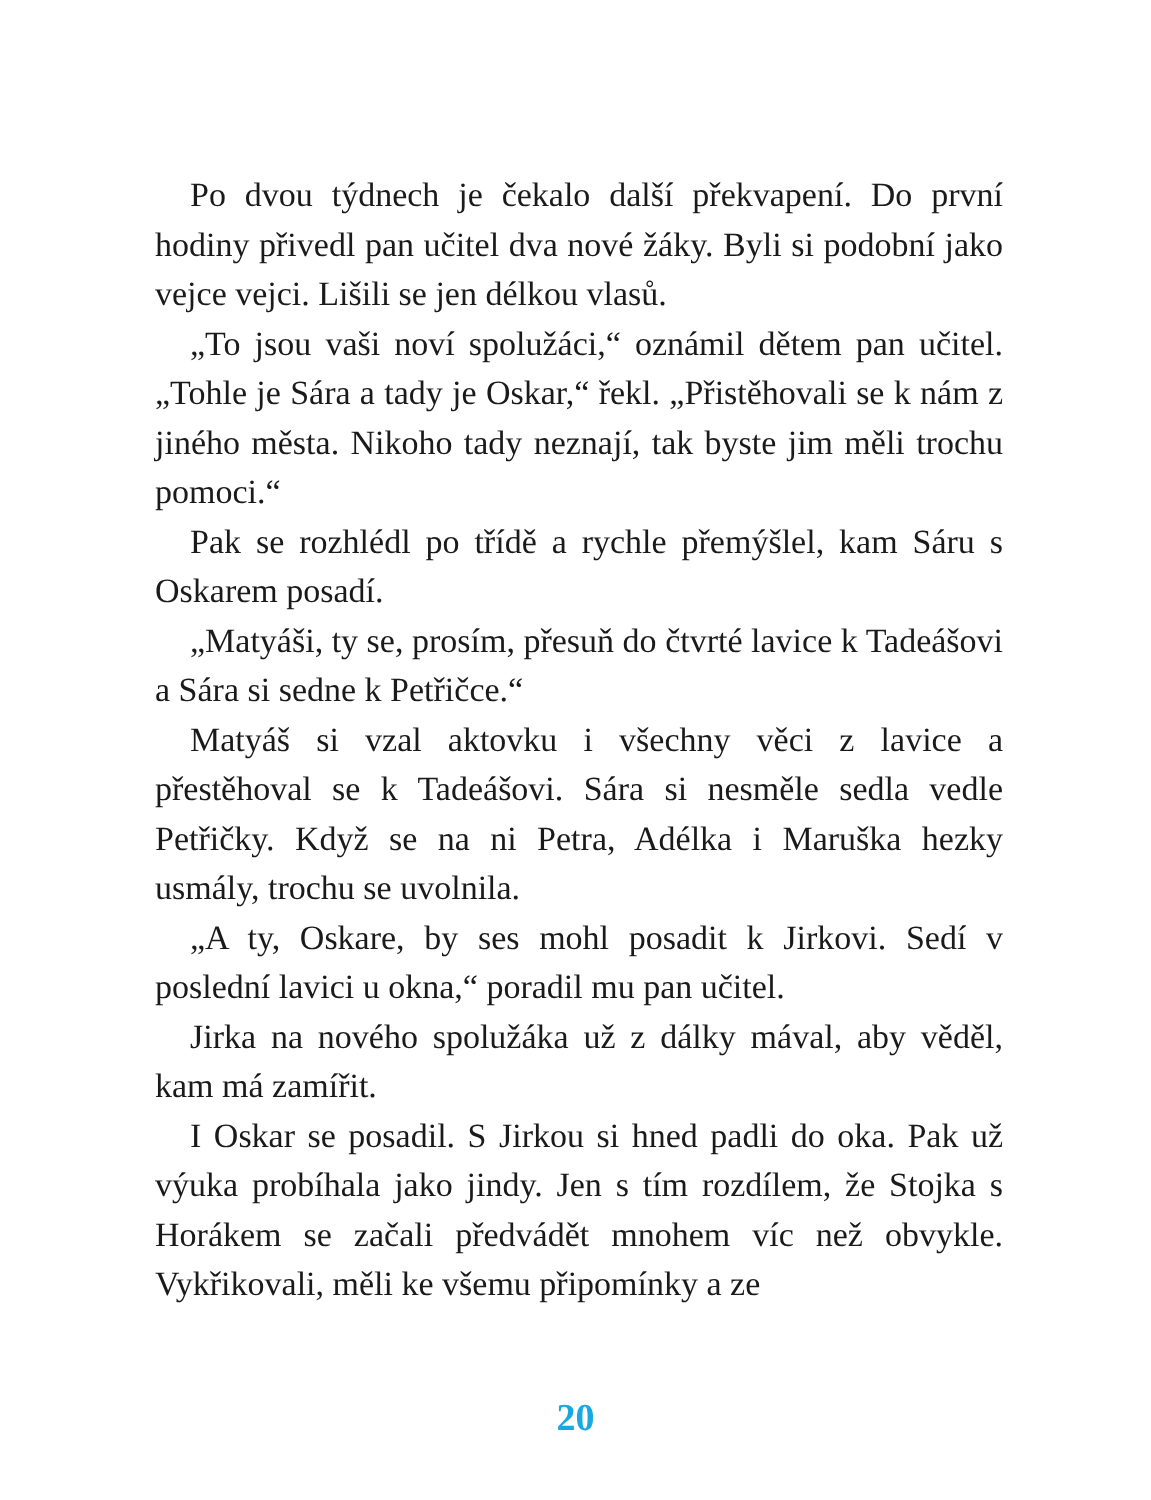Po dvou týdnech je čekalo další překvapení. Do první hodiny přivedl pan učitel dva nové žáky. Byli si podobní jako vejce vejci. Lišili se jen délkou vlasů.
„To jsou vaši noví spolužáci,“ oznámil dětem pan učitel. „Tohle je Sára a tady je Oskar,“ řekl. „Přistěhovali se k nám z jiného města. Nikoho tady neznají, tak byste jim měli trochu pomoci.“
Pak se rozhlédl po třídě a rychle přemýšlel, kam Sáru s Oskarem posadí.
„Matyáši, ty se, prosím, přesuň do čtvrté lavice k Tadeášovi a Sára si sedne k Petřičce.“
Matyáš si vzal aktovku i všechny věci z lavice a přestěhoval se k Tadeášovi. Sára si nesměle sedla vedle Petřičky. Když se na ni Petra, Adélka i Maruška hezky usmály, trochu se uvolnila.
„A ty, Oskare, by ses mohl posadit k Jirkovi. Sedí v poslední lavici u okna,“ poradil mu pan učitel.
Jirka na nového spolužáka už z dálky mával, aby věděl, kam má zamířit.
I Oskar se posadil. S Jirkou si hned padli do oka. Pak už výuka probíhala jako jindy. Jen s tím rozdílem, že Stojka s Horákem se začali předvádět mnohem víc než obvykle. Vykřikovali, měli ke všemu připomínky a ze
20